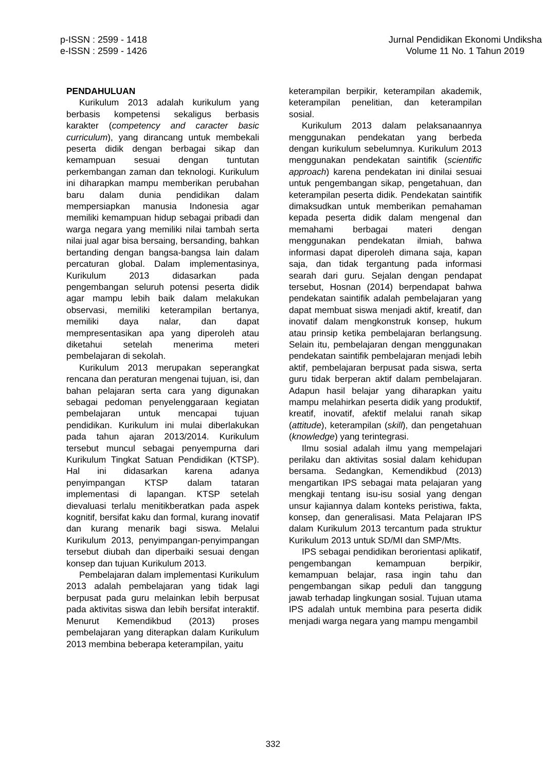p-ISSN : 2599 - 1418
e-ISSN : 2599 - 1426
Jurnal Pendidikan Ekonomi Undiksha
Volume 11 No. 1 Tahun 2019
PENDAHULUAN
Kurikulum 2013 adalah kurikulum yang berbasis kompetensi sekaligus berbasis karakter (competency and caracter basic curriculum), yang dirancang untuk membekali peserta didik dengan berbagai sikap dan kemampuan sesuai dengan tuntutan perkembangan zaman dan teknologi. Kurikulum ini diharapkan mampu memberikan perubahan baru dalam dunia pendidikan dalam mempersiapkan manusia Indonesia agar memiliki kemampuan hidup sebagai pribadi dan warga negara yang memiliki nilai tambah serta nilai jual agar bisa bersaing, bersanding, bahkan bertanding dengan bangsa-bangsa lain dalam percaturan global. Dalam implementasinya, Kurikulum 2013 didasarkan pada pengembangan seluruh potensi peserta didik agar mampu lebih baik dalam melakukan observasi, memiliki keterampilan bertanya, memiliki daya nalar, dan dapat mempresentasikan apa yang diperoleh atau diketahui setelah menerima meteri pembelajaran di sekolah.
Kurikulum 2013 merupakan seperangkat rencana dan peraturan mengenai tujuan, isi, dan bahan pelajaran serta cara yang digunakan sebagai pedoman penyelenggaraan kegiatan pembelajaran untuk mencapai tujuan pendidikan. Kurikulum ini mulai diberlakukan pada tahun ajaran 2013/2014. Kurikulum tersebut muncul sebagai penyempurna dari Kurikulum Tingkat Satuan Pendidikan (KTSP). Hal ini didasarkan karena adanya penyimpangan KTSP dalam tataran implementasi di lapangan. KTSP setelah dievaluasi terlalu menitikberatkan pada aspek kognitif, bersifat kaku dan formal, kurang inovatif dan kurang menarik bagi siswa. Melalui Kurikulum 2013, penyimpangan-penyimpangan tersebut diubah dan diperbaiki sesuai dengan konsep dan tujuan Kurikulum 2013.
Pembelajaran dalam implementasi Kurikulum 2013 adalah pembelajaran yang tidak lagi berpusat pada guru melainkan lebih berpusat pada aktivitas siswa dan lebih bersifat interaktif. Menurut Kemendikbud (2013) proses pembelajaran yang diterapkan dalam Kurikulum 2013 membina beberapa keterampilan, yaitu
keterampilan berpikir, keterampilan akademik, keterampilan penelitian, dan keterampilan sosial.
Kurikulum 2013 dalam pelaksanaannya menggunakan pendekatan yang berbeda dengan kurikulum sebelumnya. Kurikulum 2013 menggunakan pendekatan saintifik (scientific approach) karena pendekatan ini dinilai sesuai untuk pengembangan sikap, pengetahuan, dan keterampilan peserta didik. Pendekatan saintifik dimaksudkan untuk memberikan pemahaman kepada peserta didik dalam mengenal dan memahami berbagai materi dengan menggunakan pendekatan ilmiah, bahwa informasi dapat diperoleh dimana saja, kapan saja, dan tidak tergantung pada informasi searah dari guru. Sejalan dengan pendapat tersebut, Hosnan (2014) berpendapat bahwa pendekatan saintifik adalah pembelajaran yang dapat membuat siswa menjadi aktif, kreatif, dan inovatif dalam mengkonstruk konsep, hukum atau prinsip ketika pembelajaran berlangsung. Selain itu, pembelajaran dengan menggunakan pendekatan saintifik pembelajaran menjadi lebih aktif, pembelajaran berpusat pada siswa, serta guru tidak berperan aktif dalam pembelajaran. Adapun hasil belajar yang diharapkan yaitu mampu melahirkan peserta didik yang produktif, kreatif, inovatif, afektif melalui ranah sikap (attitude), keterampilan (skill), dan pengetahuan (knowledge) yang terintegrasi.
Ilmu sosial adalah ilmu yang mempelajari perilaku dan aktivitas sosial dalam kehidupan bersama. Sedangkan, Kemendikbud (2013) mengartikan IPS sebagai mata pelajaran yang mengkaji tentang isu-isu sosial yang dengan unsur kajiannya dalam konteks peristiwa, fakta, konsep, dan generalisasi. Mata Pelajaran IPS dalam Kurikulum 2013 tercantum pada struktur Kurikulum 2013 untuk SD/MI dan SMP/Mts.
IPS sebagai pendidikan berorientasi aplikatif, pengembangan kemampuan berpikir, kemampuan belajar, rasa ingin tahu dan pengembangan sikap peduli dan tanggung jawab terhadap lingkungan sosial. Tujuan utama IPS adalah untuk membina para peserta didik menjadi warga negara yang mampu mengambil
332